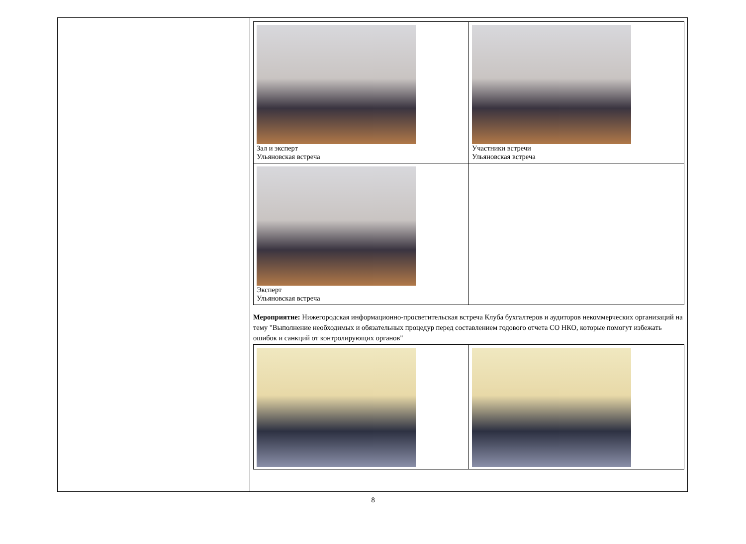| Зал и эксперт Ульяновская встреча | Участники встречи Ульяновская встреча |
| Эксперт Ульяновская встреча | |
Мероприятие: Нижегородская информационно-просветительская встреча Клуба бухгалтеров и аудиторов некоммерческих организаций на тему "Выполнение необходимых и обязательных процедур перед составлением годового отчета СО НКО, которые помогут избежать ошибок и санкций от контролирующих органов"
8